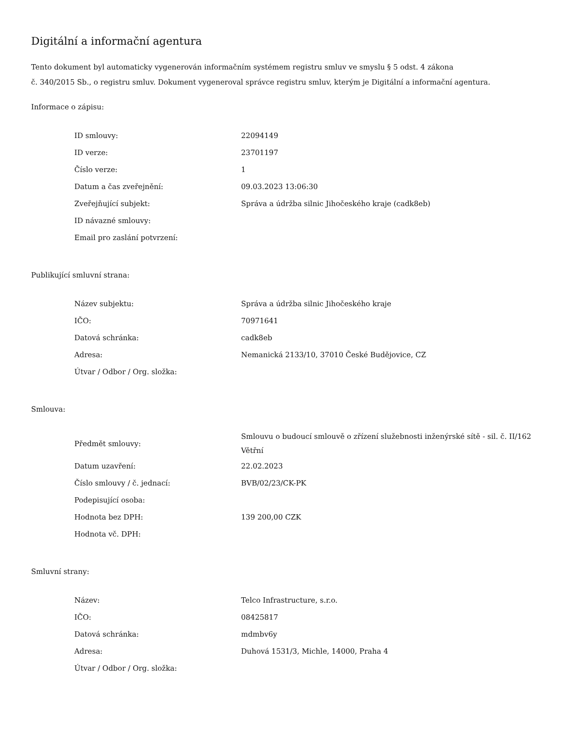Digitální a informační agentura
Tento dokument byl automaticky vygenerován informačním systémem registru smluv ve smyslu § 5 odst. 4 zákona
č. 340/2015 Sb., o registru smluv. Dokument vygeneroval správce registru smluv, kterým je Digitální a informační agentura.
Informace o zápisu:
| ID smlouvy: | 22094149 |
| ID verze: | 23701197 |
| Číslo verze: | 1 |
| Datum a čas zveřejnění: | 09.03.2023 13:06:30 |
| Zveřejňující subjekt: | Správa a údržba silnic Jihočeského kraje (cadk8eb) |
| ID návazné smlouvy: | |
| Email pro zaslání potvrzení: | |
Publikující smluvní strana:
| Název subjektu: | Správa a údržba silnic Jihočeského kraje |
| IČO: | 70971641 |
| Datová schránka: | cadk8eb |
| Adresa: | Nemanická 2133/10, 37010 České Budějovice, CZ |
| Útvar / Odbor / Org. složka: | |
Smlouva:
| Předmět smlouvy: | Smlouvu o budoucí smlouvě o zřízení služebnosti inženýrské sítě - sil. č. II/162 Větřní |
| Datum uzavření: | 22.02.2023 |
| Číslo smlouvy / č. jednací: | BVB/02/23/CK-PK |
| Podepisující osoba: | |
| Hodnota bez DPH: | 139 200,00 CZK |
| Hodnota vč. DPH: | |
Smluvní strany:
| Název: | Telco Infrastructure, s.r.o. |
| IČO: | 08425817 |
| Datová schránka: | mdmbv6y |
| Adresa: | Duhová 1531/3, Michle, 14000, Praha 4 |
| Útvar / Odbor / Org. složka: | |